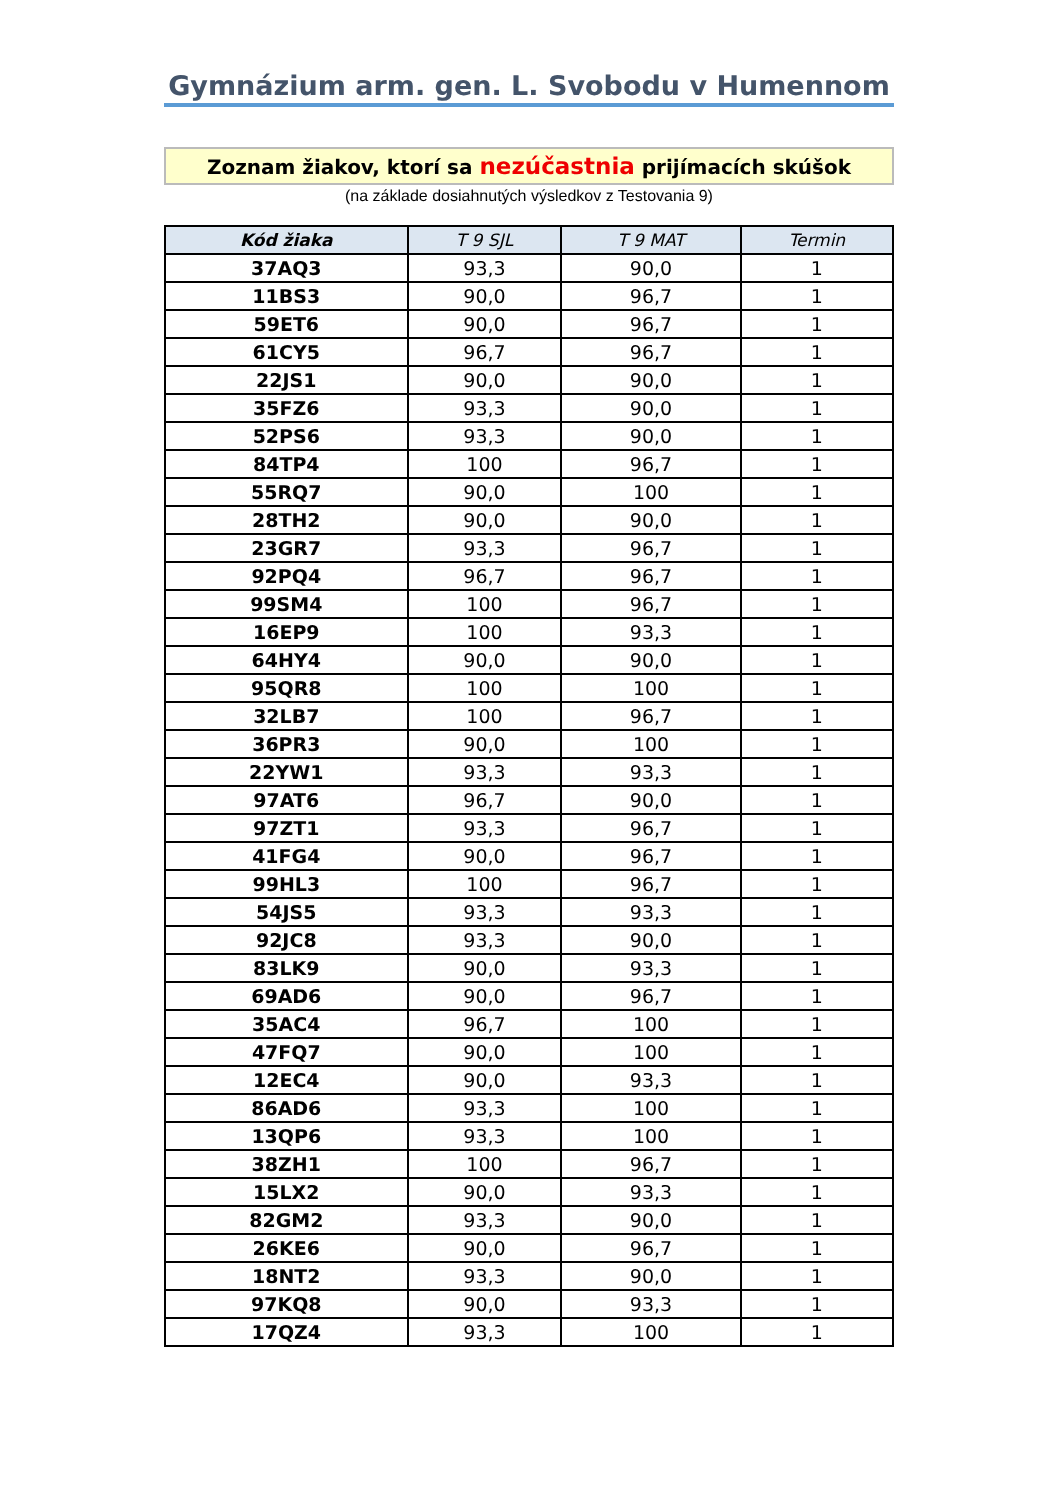Gymnázium arm. gen. L. Svobodu v Humennom
Zoznam žiakov, ktorí sa nezúčastnia prijímacích skúšok
(na základe dosiahnutých výsledkov z Testovania 9)
| Kód žiaka | T 9 SJL | T 9 MAT | Termin |
| --- | --- | --- | --- |
| 37AQ3 | 93,3 | 90,0 | 1 |
| 11BS3 | 90,0 | 96,7 | 1 |
| 59ET6 | 90,0 | 96,7 | 1 |
| 61CY5 | 96,7 | 96,7 | 1 |
| 22JS1 | 90,0 | 90,0 | 1 |
| 35FZ6 | 93,3 | 90,0 | 1 |
| 52PS6 | 93,3 | 90,0 | 1 |
| 84TP4 | 100 | 96,7 | 1 |
| 55RQ7 | 90,0 | 100 | 1 |
| 28TH2 | 90,0 | 90,0 | 1 |
| 23GR7 | 93,3 | 96,7 | 1 |
| 92PQ4 | 96,7 | 96,7 | 1 |
| 99SM4 | 100 | 96,7 | 1 |
| 16EP9 | 100 | 93,3 | 1 |
| 64HY4 | 90,0 | 90,0 | 1 |
| 95QR8 | 100 | 100 | 1 |
| 32LB7 | 100 | 96,7 | 1 |
| 36PR3 | 90,0 | 100 | 1 |
| 22YW1 | 93,3 | 93,3 | 1 |
| 97AT6 | 96,7 | 90,0 | 1 |
| 97ZT1 | 93,3 | 96,7 | 1 |
| 41FG4 | 90,0 | 96,7 | 1 |
| 99HL3 | 100 | 96,7 | 1 |
| 54JS5 | 93,3 | 93,3 | 1 |
| 92JC8 | 93,3 | 90,0 | 1 |
| 83LK9 | 90,0 | 93,3 | 1 |
| 69AD6 | 90,0 | 96,7 | 1 |
| 35AC4 | 96,7 | 100 | 1 |
| 47FQ7 | 90,0 | 100 | 1 |
| 12EC4 | 90,0 | 93,3 | 1 |
| 86AD6 | 93,3 | 100 | 1 |
| 13QP6 | 93,3 | 100 | 1 |
| 38ZH1 | 100 | 96,7 | 1 |
| 15LX2 | 90,0 | 93,3 | 1 |
| 82GM2 | 93,3 | 90,0 | 1 |
| 26KE6 | 90,0 | 96,7 | 1 |
| 18NT2 | 93,3 | 90,0 | 1 |
| 97KQ8 | 90,0 | 93,3 | 1 |
| 17QZ4 | 93,3 | 100 | 1 |